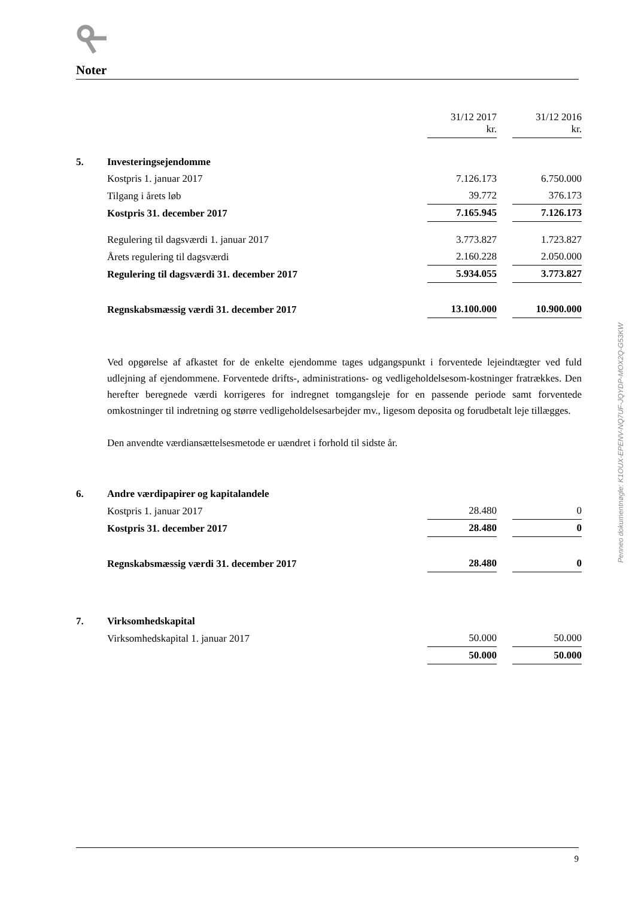Noter
| | | 31/12 2017 kr. | | 31/12 2016 kr. |
| 5. | Investeringsejendomme | | | |
| | Kostpris 1. januar 2017 | 7.126.173 | | 6.750.000 |
| | Tilgang i årets løb | 39.772 | | 376.173 |
| | Kostpris 31. december 2017 | 7.165.945 | | 7.126.173 |
| | Regulering til dagsværdi 1. januar 2017 | 3.773.827 | | 1.723.827 |
| | Årets regulering til dagsværdi | 2.160.228 | | 2.050.000 |
| | Regulering til dagsværdi 31. december 2017 | 5.934.055 | | 3.773.827 |
| | Regnskabsmæssig værdi 31. december 2017 | 13.100.000 | | 10.900.000 |
Ved opgørelse af afkastet for de enkelte ejendomme tages udgangspunkt i forventede lejeindtægter ved fuld udlejning af ejendommene. Forventede drifts-, administrations- og vedligeholdelsesom-kostninger fratrækkes. Den herefter beregnede værdi korrigeres for indregnet tomgangsleje for en passende periode samt forventede omkostninger til indretning og større vedligeholdelsesarbejder mv., ligesom deposita og forudbetalt leje tillægges.
Den anvendte værdiansættelsesmetode er uændret i forhold til sidste år.
| 6. | Andre værdipapirer og kapitalandele | | | |
| | Kostpris 1. januar 2017 | 28.480 | | 0 |
| | Kostpris 31. december 2017 | 28.480 | | 0 |
| | Regnskabsmæssig værdi 31. december 2017 | 28.480 | | 0 |
| 7. | Virksomhedskapital | | | |
| | Virksomhedskapital 1. januar 2017 | 50.000 | | 50.000 |
| | | 50.000 | | 50.000 |
Penneo dokumentnøgle: K1OUX-EPENV-NQ7UF-JQYDP-MOX2Q-G53KW
9